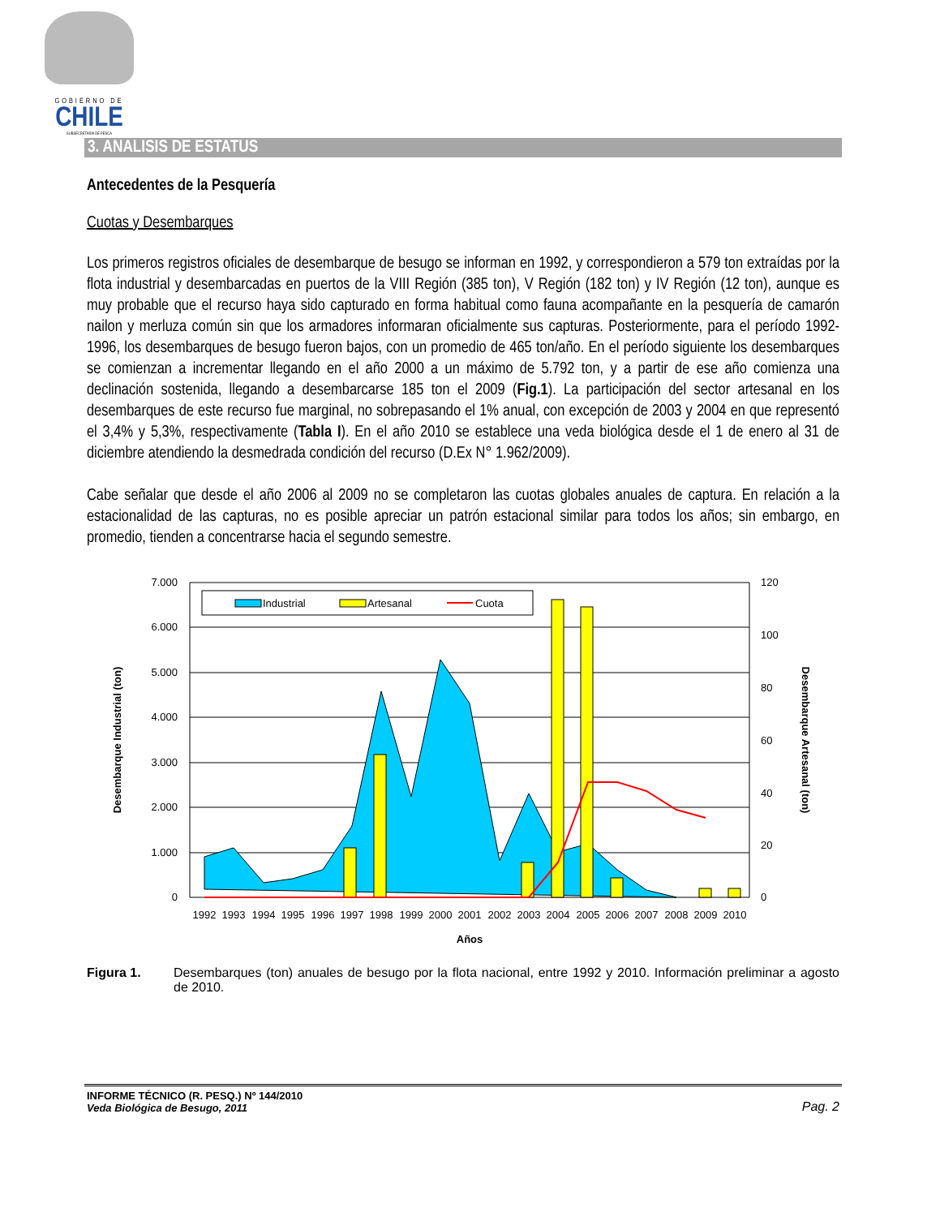GOBIERNO DE
CHILE
SUBSECRETARÍA DE PESCA
3. ANALISIS DE ESTATUS
Antecedentes de la Pesquería
Cuotas y Desembarques
Los primeros registros oficiales de desembarque de besugo se informan en 1992, y correspondieron a 579 ton extraídas por la flota industrial y desembarcadas en puertos de la VIII Región (385 ton), V Región (182 ton) y IV Región (12 ton), aunque es muy probable que el recurso haya sido capturado en forma habitual como fauna acompañante en la pesquería de camarón nailon y merluza común sin que los armadores informaran oficialmente sus capturas. Posteriormente, para el período 1992-1996, los desembarques de besugo fueron bajos, con un promedio de 465 ton/año. En el período siguiente los desembarques se comienzan a incrementar llegando en el año 2000 a un máximo de 5.792 ton, y a partir de ese año comienza una declinación sostenida, llegando a desembarcarse 185 ton el 2009 (Fig.1). La participación del sector artesanal en los desembarques de este recurso fue marginal, no sobrepasando el 1% anual, con excepción de 2003 y 2004 en que representó el 3,4% y 5,3%, respectivamente (Tabla I). En el año 2010 se establece una veda biológica desde el 1 de enero al 31 de diciembre atendiendo la desmedrada condición del recurso (D.Ex N° 1.962/2009).
Cabe señalar que desde el año 2006 al 2009 no se completaron las cuotas globales anuales de captura. En relación a la estacionalidad de las capturas, no es posible apreciar un patrón estacional similar para todos los años; sin embargo, en promedio, tienden a concentrarse hacia el segundo semestre.
Industrial
Artesanal
Cuota
7.000
6.000
5.000
4.000
3.000
2.000
1.000
0
120
100
80
60
40
20
0
1992
1993
1994
1995
1996
1997
1998
1999
2000
2001
2002
2003
2004
2005
2006
2007
2008
2009
2010
Años
Desembarque Industrial (ton)
Desembarque Artesanal (ton)
Figura 1. Desembarques (ton) anuales de besugo por la flota nacional, entre 1992 y 2010. Información preliminar a agosto de 2010.
INFORME TÉCNICO (R. PESQ.) Nº 144/2010
Veda Biológica de Besugo, 2011
Pag. 2